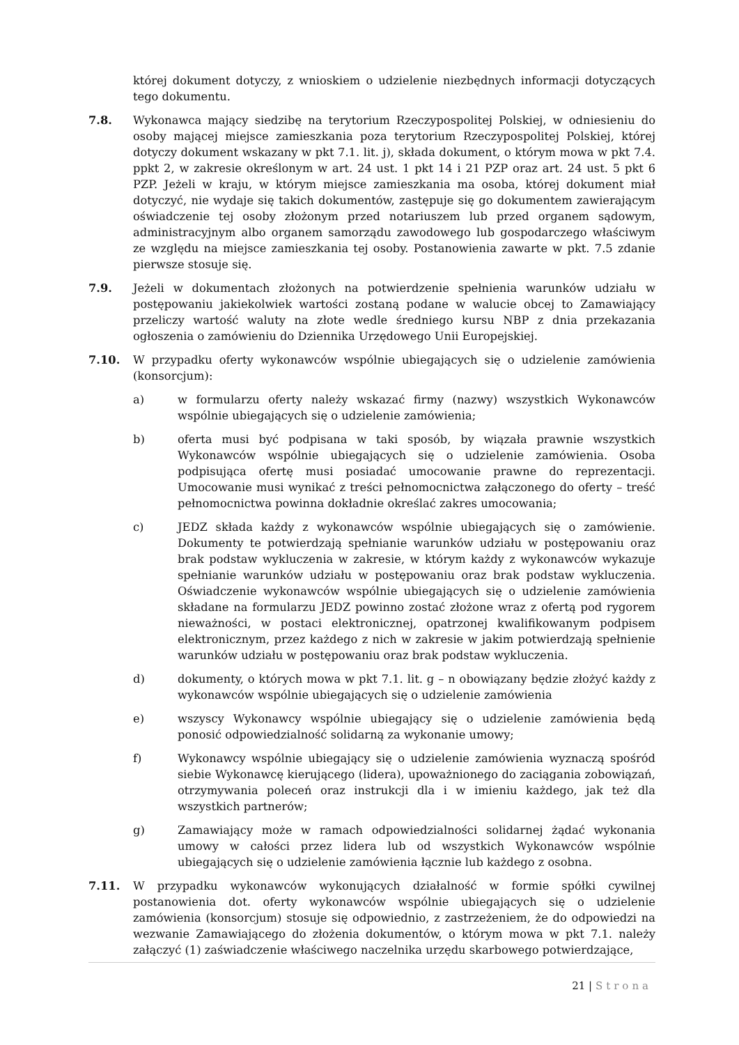której dokument dotyczy, z wnioskiem o udzielenie niezbędnych informacji dotyczących tego dokumentu.
7.8. Wykonawca mający siedzibę na terytorium Rzeczypospolitej Polskiej, w odniesieniu do osoby mającej miejsce zamieszkania poza terytorium Rzeczypospolitej Polskiej, której dotyczy dokument wskazany w pkt 7.1. lit. j), składa dokument, o którym mowa w pkt 7.4. ppkt 2, w zakresie określonym w art. 24 ust. 1 pkt 14 i 21 PZP oraz art. 24 ust. 5 pkt 6 PZP. Jeżeli w kraju, w którym miejsce zamieszkania ma osoba, której dokument miał dotyczyć, nie wydaje się takich dokumentów, zastępuje się go dokumentem zawierającym oświadczenie tej osoby złożonym przed notariuszem lub przed organem sądowym, administracyjnym albo organem samorządu zawodowego lub gospodarczego właściwym ze względu na miejsce zamieszkania tej osoby. Postanowienia zawarte w pkt. 7.5 zdanie pierwsze stosuje się.
7.9. Jeżeli w dokumentach złożonych na potwierdzenie spełnienia warunków udziału w postępowaniu jakiekolwiek wartości zostaną podane w walucie obcej to Zamawiający przeliczy wartość waluty na złote wedle średniego kursu NBP z dnia przekazania ogłoszenia o zamówieniu do Dziennika Urzędowego Unii Europejskiej.
7.10. W przypadku oferty wykonawców wspólnie ubiegających się o udzielenie zamówienia (konsorcjum):
a) w formularzu oferty należy wskazać firmy (nazwy) wszystkich Wykonawców wspólnie ubiegających się o udzielenie zamówienia;
b) oferta musi być podpisana w taki sposób, by wiązała prawnie wszystkich Wykonawców wspólnie ubiegających się o udzielenie zamówienia. Osoba podpisująca ofertę musi posiadać umocowanie prawne do reprezentacji. Umocowanie musi wynikać z treści pełnomocnictwa załączonego do oferty – treść pełnomocnictwa powinna dokładnie określać zakres umocowania;
c) JEDZ składa każdy z wykonawców wspólnie ubiegających się o zamówienie. Dokumenty te potwierdzają spełnianie warunków udziału w postępowaniu oraz brak podstaw wykluczenia w zakresie, w którym każdy z wykonawców wykazuje spełnianie warunków udziału w postępowaniu oraz brak podstaw wykluczenia. Oświadczenie wykonawców wspólnie ubiegających się o udzielenie zamówienia składane na formularzu JEDZ powinno zostać złożone wraz z ofertą pod rygorem nieważności, w postaci elektronicznej, opatrzonej kwalifikowanym podpisem elektronicznym, przez każdego z nich w zakresie w jakim potwierdzają spełnienie warunków udziału w postępowaniu oraz brak podstaw wykluczenia.
d) dokumenty, o których mowa w pkt 7.1. lit. g – n obowiązany będzie złożyć każdy z wykonawców wspólnie ubiegających się o udzielenie zamówienia
e) wszyscy Wykonawcy wspólnie ubiegający się o udzielenie zamówienia będą ponosić odpowiedzialność solidarną za wykonanie umowy;
f) Wykonawcy wspólnie ubiegający się o udzielenie zamówienia wyznaczą spośród siebie Wykonawcę kierującego (lidera), upoważnionego do zaciągania zobowiązań, otrzymywania poleceń oraz instrukcji dla i w imieniu każdego, jak też dla wszystkich partnerów;
g) Zamawiający może w ramach odpowiedzialności solidarnej żądać wykonania umowy w całości przez lidera lub od wszystkich Wykonawców wspólnie ubiegających się o udzielenie zamówienia łącznie lub każdego z osobna.
7.11. W przypadku wykonawców wykonujących działalność w formie spółki cywilnej postanowienia dot. oferty wykonawców wspólnie ubiegających się o udzielenie zamówienia (konsorcjum) stosuje się odpowiednio, z zastrzeżeniem, że do odpowiedzi na wezwanie Zamawiającego do złożenia dokumentów, o którym mowa w pkt 7.1. należy załączyć (1) zaświadczenie właściwego naczelnika urzędu skarbowego potwierdzające,
21 | Strona